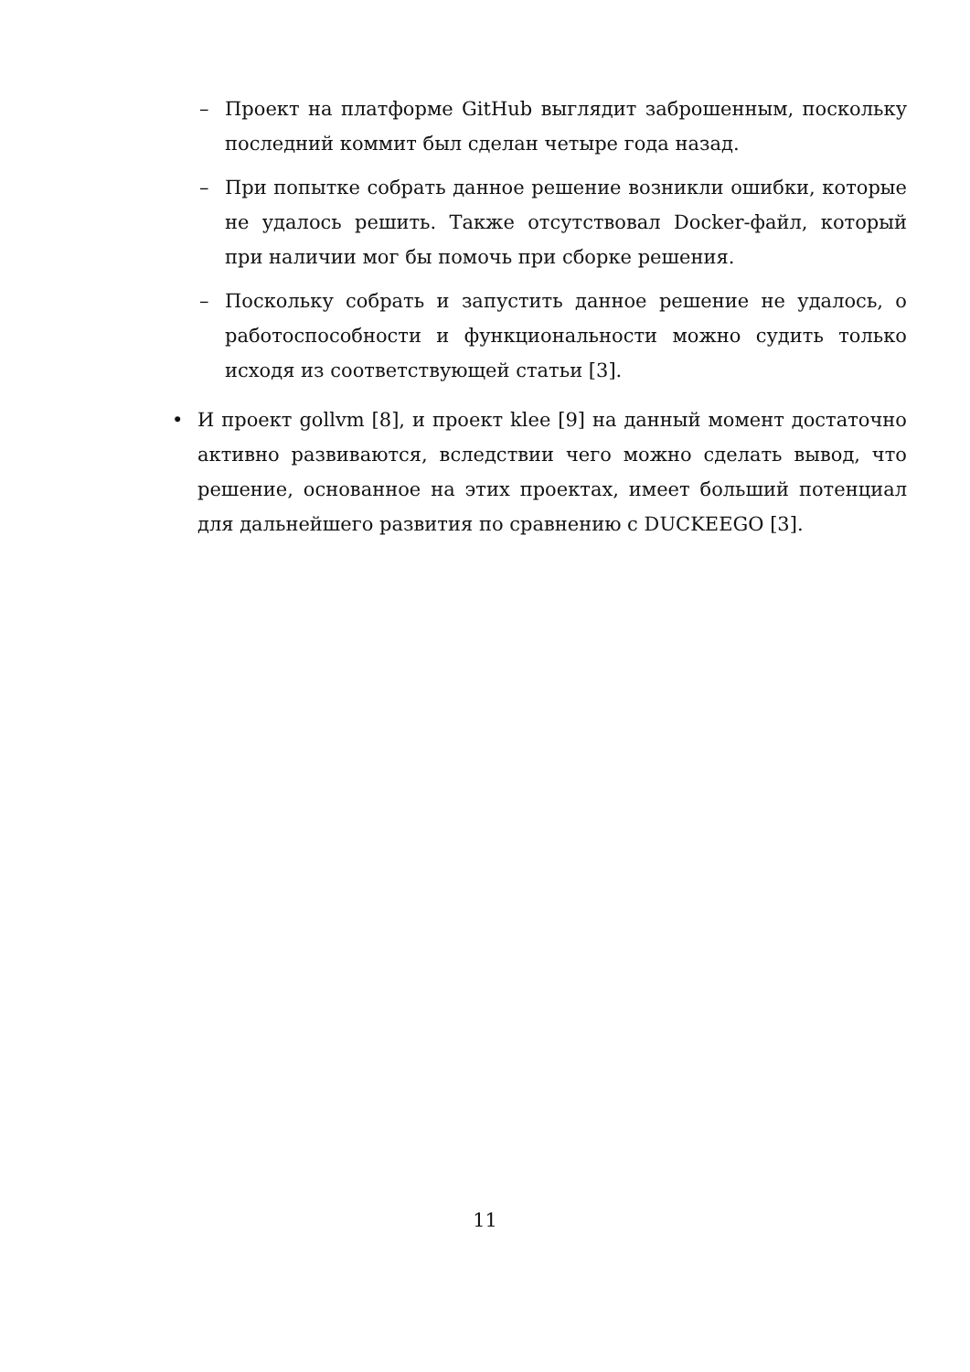– Проект на платформе GitHub выглядит заброшенным, поскольку последний коммит был сделан четыре года назад.
– При попытке собрать данное решение возникли ошибки, которые не удалось решить. Также отсутствовал Docker-файл, который при наличии мог бы помочь при сборке решения.
– Поскольку собрать и запустить данное решение не удалось, о работоспособности и функциональности можно судить только исходя из соответствующей статьи [3].
• И проект gollvm [8], и проект klee [9] на данный момент достаточно активно развиваются, вследствии чего можно сделать вывод, что решение, основанное на этих проектах, имеет больший потенциал для дальнейшего развития по сравнению с DUCKEEGO [3].
11